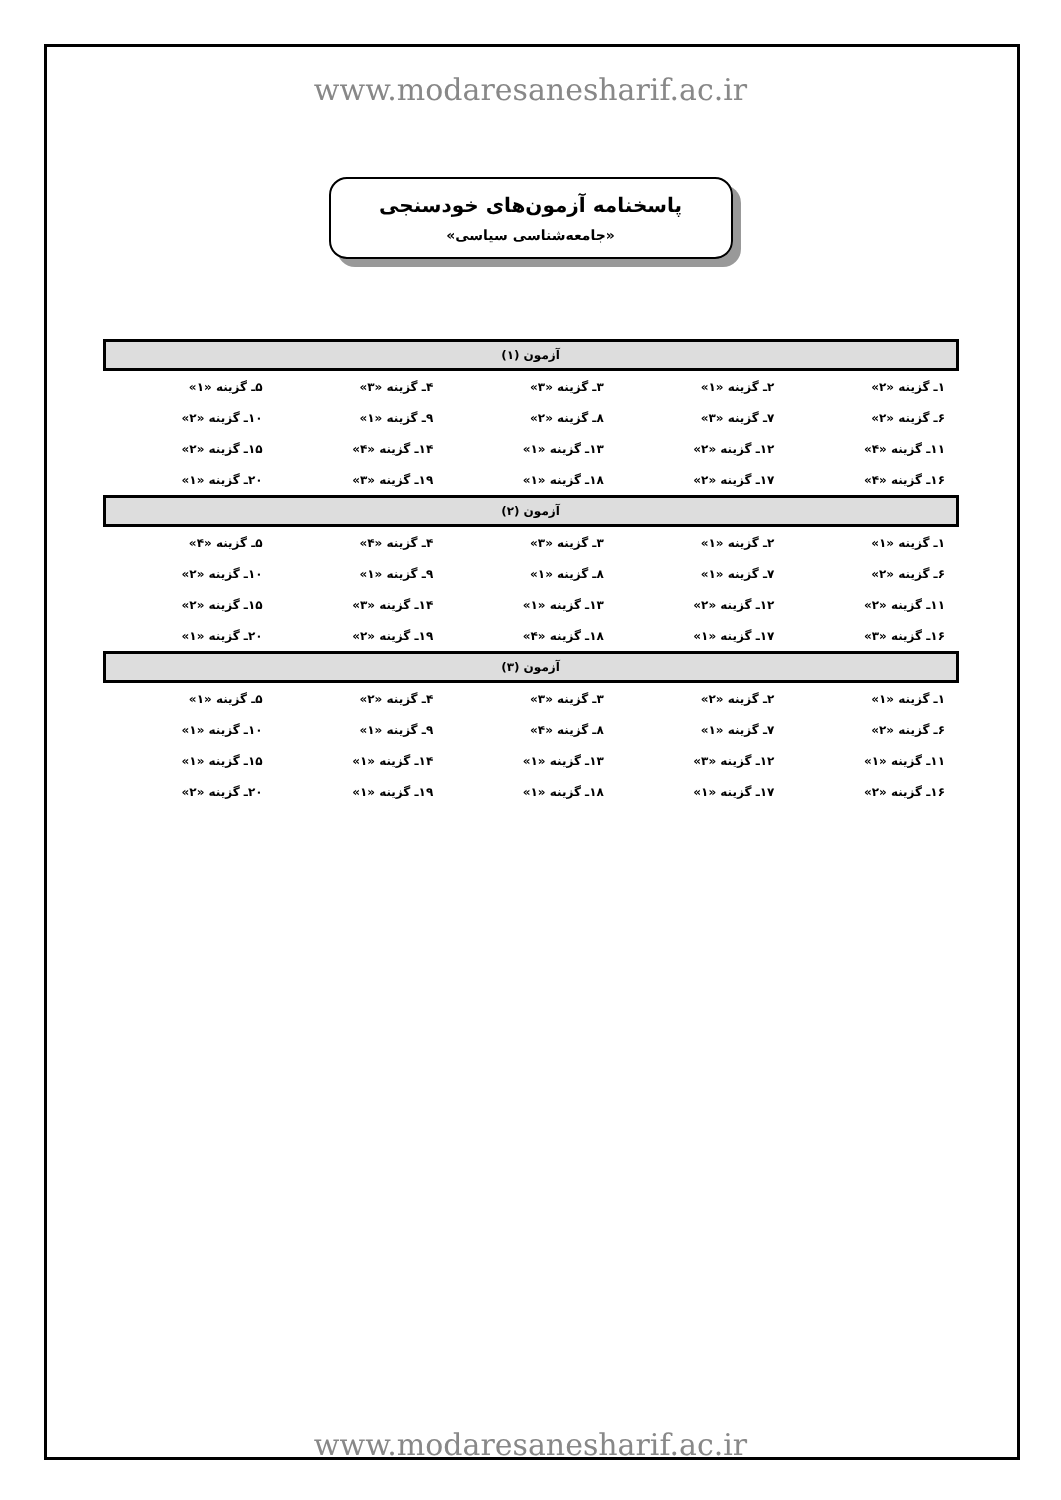www.modaresanesharif.ac.ir
پاسخنامه آزمون‌های خودسنجی
«جامعه‌شناسی سیاسی»
| آزمون (۱) | | | | |
| --- | --- | --- | --- | --- |
| ۱ـ گزینه «۲» | ۲ـ گزینه «۱» | ۳ـ گزینه «۳» | ۴ـ گزینه «۳» | ۵ـ گزینه «۱» |
| ۶ـ گزینه «۲» | ۷ـ گزینه «۳» | ۸ـ گزینه «۲» | ۹ـ گزینه «۱» | ۱۰ـ گزینه «۲» |
| ۱۱ـ گزینه «۴» | ۱۲ـ گزینه «۲» | ۱۳ـ گزینه «۱» | ۱۴ـ گزینه «۴» | ۱۵ـ گزینه «۲» |
| ۱۶ـ گزینه «۴» | ۱۷ـ گزینه «۲» | ۱۸ـ گزینه «۱» | ۱۹ـ گزینه «۳» | ۲۰ـ گزینه «۱» |
| آزمون (۲) | | | | |
| ۱ـ گزینه «۱» | ۲ـ گزینه «۱» | ۳ـ گزینه «۳» | ۴ـ گزینه «۴» | ۵ـ گزینه «۴» |
| ۶ـ گزینه «۲» | ۷ـ گزینه «۱» | ۸ـ گزینه «۱» | ۹ـ گزینه «۱» | ۱۰ـ گزینه «۲» |
| ۱۱ـ گزینه «۲» | ۱۲ـ گزینه «۲» | ۱۳ـ گزینه «۱» | ۱۴ـ گزینه «۳» | ۱۵ـ گزینه «۲» |
| ۱۶ـ گزینه «۳» | ۱۷ـ گزینه «۱» | ۱۸ـ گزینه «۴» | ۱۹ـ گزینه «۲» | ۲۰ـ گزینه «۱» |
| آزمون (۳) | | | | |
| ۱ـ گزینه «۱» | ۲ـ گزینه «۲» | ۳ـ گزینه «۳» | ۴ـ گزینه «۲» | ۵ـ گزینه «۱» |
| ۶ـ گزینه «۲» | ۷ـ گزینه «۱» | ۸ـ گزینه «۴» | ۹ـ گزینه «۱» | ۱۰ـ گزینه «۱» |
| ۱۱ـ گزینه «۱» | ۱۲ـ گزینه «۳» | ۱۳ـ گزینه «۱» | ۱۴ـ گزینه «۱» | ۱۵ـ گزینه «۱» |
| ۱۶ـ گزینه «۲» | ۱۷ـ گزینه «۱» | ۱۸ـ گزینه «۱» | ۱۹ـ گزینه «۱» | ۲۰ـ گزینه «۲» |
www.modaresanesharif.ac.ir